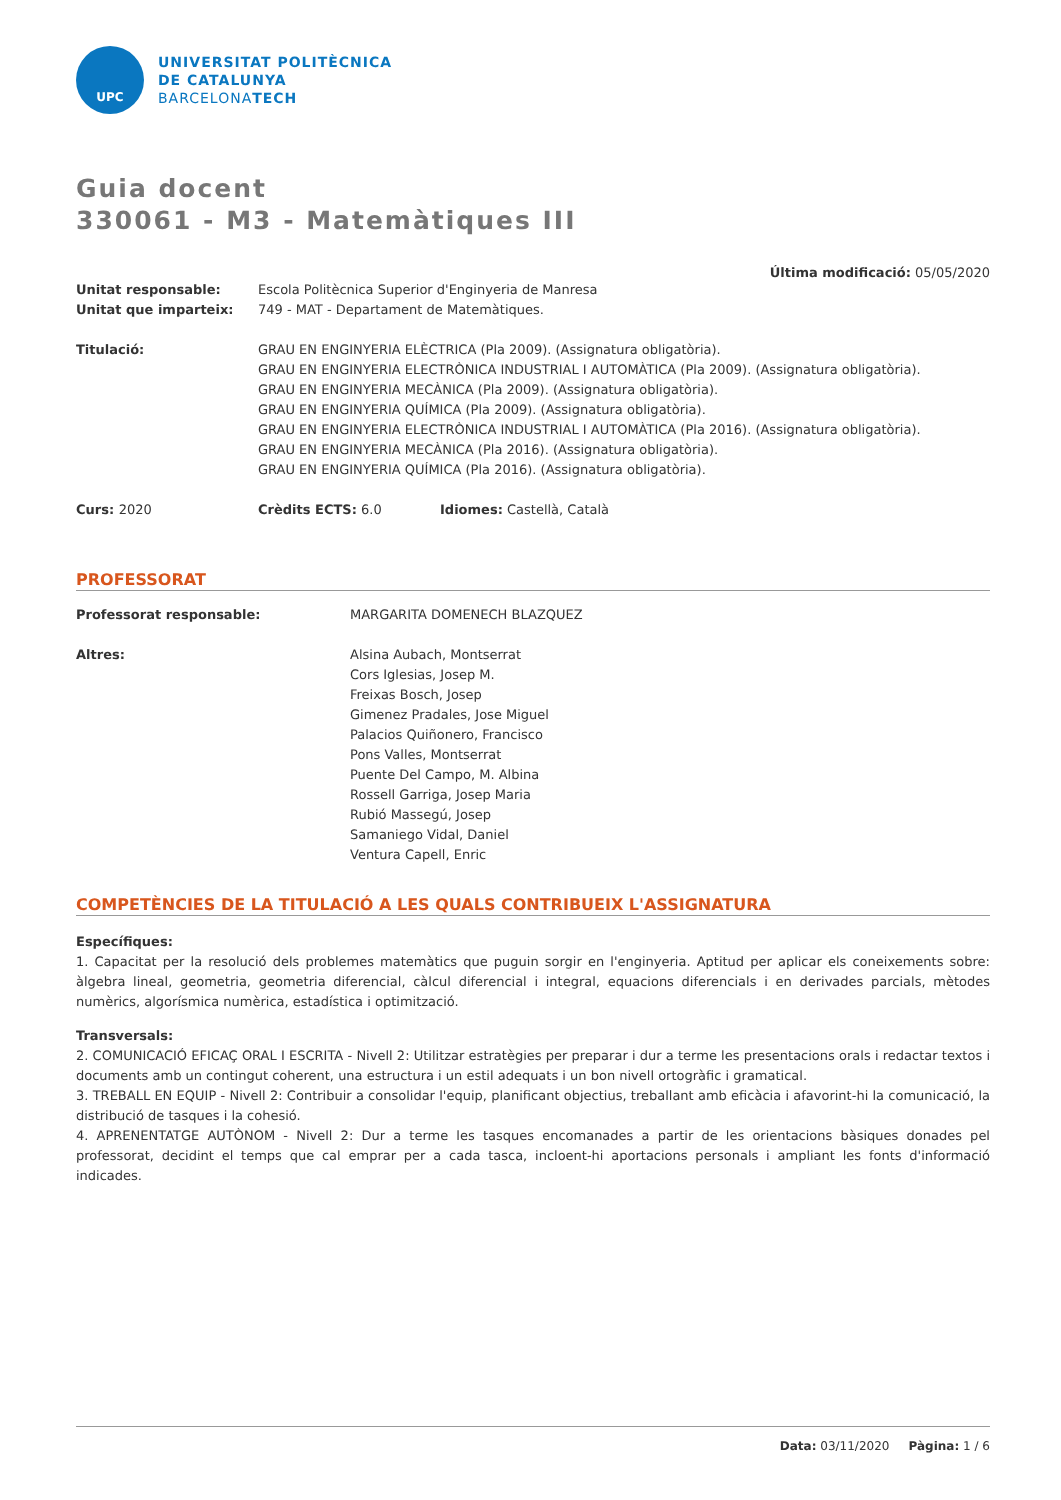UPC
UNIVERSITAT POLITÈCNICA
DE CATALUNYA
BARCELONATECH
Guia docent
330061 - M3 - Matemàtiques III
Última modificació: 05/05/2020
Unitat responsable: Escola Politècnica Superior d'Enginyeria de Manresa
Unitat que imparteix: 749 - MAT - Departament de Matemàtiques.
Titulació: GRAU EN ENGINYERIA ELÈCTRICA (Pla 2009). (Assignatura obligatòria).
GRAU EN ENGINYERIA ELECTRÒNICA INDUSTRIAL I AUTOMÀTICA (Pla 2009). (Assignatura obligatòria).
GRAU EN ENGINYERIA MECÀNICA (Pla 2009). (Assignatura obligatòria).
GRAU EN ENGINYERIA QUÍMICA (Pla 2009). (Assignatura obligatòria).
GRAU EN ENGINYERIA ELECTRÒNICA INDUSTRIAL I AUTOMÀTICA (Pla 2016). (Assignatura obligatòria).
GRAU EN ENGINYERIA MECÀNICA (Pla 2016). (Assignatura obligatòria).
GRAU EN ENGINYERIA QUÍMICA (Pla 2016). (Assignatura obligatòria).
Curs: 2020 Crèdits ECTS: 6.0 Idiomes: Castellà, Català
PROFESSORAT
Professorat responsable: MARGARITA DOMENECH BLAZQUEZ
Altres: Alsina Aubach, Montserrat
Cors Iglesias, Josep M.
Freixas Bosch, Josep
Gimenez Pradales, Jose Miguel
Palacios Quiñonero, Francisco
Pons Valles, Montserrat
Puente Del Campo, M. Albina
Rossell Garriga, Josep Maria
Rubió Massegú, Josep
Samaniego Vidal, Daniel
Ventura Capell, Enric
COMPETÈNCIES DE LA TITULACIÓ A LES QUALS CONTRIBUEIX L'ASSIGNATURA
Específiques:
1. Capacitat per la resolució dels problemes matemàtics que puguin sorgir en l'enginyeria. Aptitud per aplicar els coneixements sobre: àlgebra lineal, geometria, geometria diferencial, càlcul diferencial i integral, equacions diferencials i en derivades parcials, mètodes numèrics, algorísmica numèrica, estadística i optimització.
Transversals:
2. COMUNICACIÓ EFICAÇ ORAL I ESCRITA - Nivell 2: Utilitzar estratègies per preparar i dur a terme les presentacions orals i redactar textos i documents amb un contingut coherent, una estructura i un estil adequats i un bon nivell ortogràfic i gramatical.
3. TREBALL EN EQUIP - Nivell 2: Contribuir a consolidar l'equip, planificant objectius, treballant amb eficàcia i afavorint-hi la comunicació, la distribució de tasques i la cohesió.
4. APRENENTATGE AUTÒNOM - Nivell 2: Dur a terme les tasques encomanades a partir de les orientacions bàsiques donades pel professorat, decidint el temps que cal emprar per a cada tasca, incloent-hi aportacions personals i ampliant les fonts d'informació indicades.
Data: 03/11/2020 Pàgina: 1 / 6